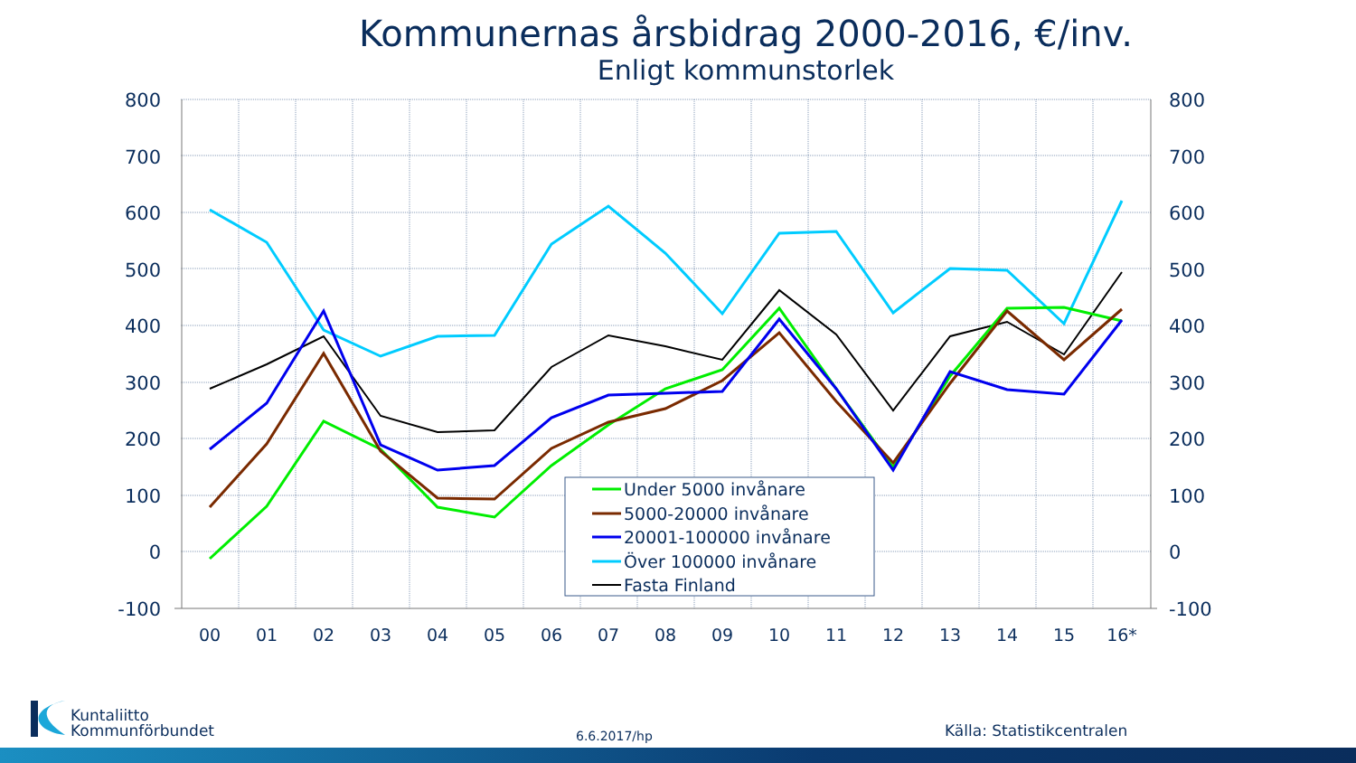Kommunernas årsbidrag 2000-2016, €/inv.
Enligt kommunstorlek
800
700
600
500
400
300
200
100
0
-100
800
700
600
500
400
300
200
100
0
-100
00
01
02
03
04
05
06
07
08
09
10
11
12
13
14
15
16*
Under 5000 invånare
5000-20000 invånare
20001-100000 invånare
Över 100000 invånare
Fasta Finland
Kuntaliitto
Kommunförbundet
6.6.2017/hp Källa: Statistikcentralen